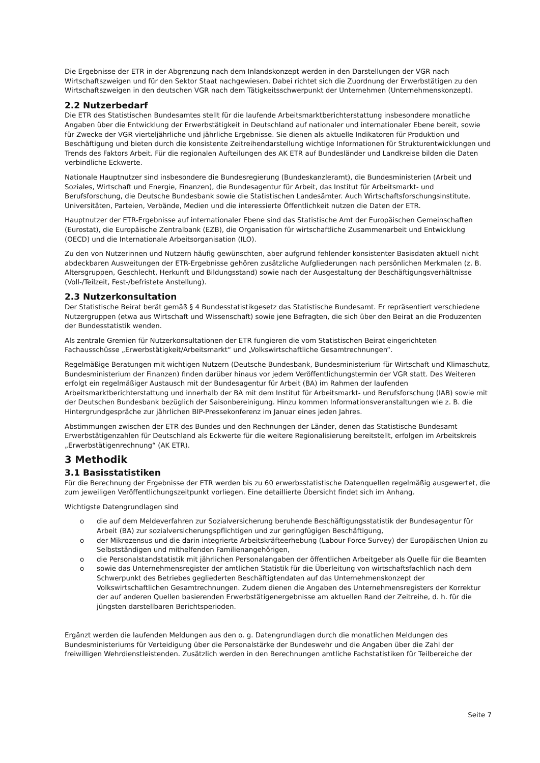Die Ergebnisse der ETR in der Abgrenzung nach dem Inlandskonzept werden in den Darstellungen der VGR nach Wirtschaftszweigen und für den Sektor Staat nachgewiesen. Dabei richtet sich die Zuordnung der Erwerbstätigen zu den Wirtschaftszweigen in den deutschen VGR nach dem Tätigkeitsschwerpunkt der Unternehmen (Unternehmenskonzept).
2.2 Nutzerbedarf
Die ETR des Statistischen Bundesamtes stellt für die laufende Arbeitsmarktberichterstattung insbesondere monatliche Angaben über die Entwicklung der Erwerbstätigkeit in Deutschland auf nationaler und internationaler Ebene bereit, sowie für Zwecke der VGR vierteljährliche und jährliche Ergebnisse. Sie dienen als aktuelle Indikatoren für Produktion und Beschäftigung und bieten durch die konsistente Zeitreihendarstellung wichtige Informationen für Strukturentwicklungen und Trends des Faktors Arbeit. Für die regionalen Aufteilungen des AK ETR auf Bundesländer und Landkreise bilden die Daten verbindliche Eckwerte.
Nationale Hauptnutzer sind insbesondere die Bundesregierung (Bundeskanzleramt), die Bundesministerien (Arbeit und Soziales, Wirtschaft und Energie, Finanzen), die Bundesagentur für Arbeit, das Institut für Arbeitsmarkt- und Berufsforschung, die Deutsche Bundesbank sowie die Statistischen Landesämter. Auch Wirtschaftsforschungsinstitute, Universitäten, Parteien, Verbände, Medien und die interessierte Öffentlichkeit nutzen die Daten der ETR.
Hauptnutzer der ETR-Ergebnisse auf internationaler Ebene sind das Statistische Amt der Europäischen Gemeinschaften (Eurostat), die Europäische Zentralbank (EZB), die Organisation für wirtschaftliche Zusammenarbeit und Entwicklung (OECD) und die Internationale Arbeitsorganisation (ILO).
Zu den von Nutzerinnen und Nutzern häufig gewünschten, aber aufgrund fehlender konsistenter Basisdaten aktuell nicht abdeckbaren Ausweitungen der ETR-Ergebnisse gehören zusätzliche Aufgliederungen nach persönlichen Merkmalen (z. B. Altersgruppen, Geschlecht, Herkunft und Bildungsstand) sowie nach der Ausgestaltung der Beschäftigungsverhältnisse (Voll-/Teilzeit, Fest-/befristete Anstellung).
2.3 Nutzerkonsultation
Der Statistische Beirat berät gemäß § 4 Bundesstatistikgesetz das Statistische Bundesamt. Er repräsentiert verschiedene Nutzergruppen (etwa aus Wirtschaft und Wissenschaft) sowie jene Befragten, die sich über den Beirat an die Produzenten der Bundesstatistik wenden.
Als zentrale Gremien für Nutzerkonsultationen der ETR fungieren die vom Statistischen Beirat eingerichteten Fachausschüsse „Erwerbstätigkeit/Arbeitsmarkt“ und „Volkswirtschaftliche Gesamtrechnungen“.
Regelmäßige Beratungen mit wichtigen Nutzern (Deutsche Bundesbank, Bundesministerium für Wirtschaft und Klimaschutz, Bundesministerium der Finanzen) finden darüber hinaus vor jedem Veröffentlichungstermin der VGR statt. Des Weiteren erfolgt ein regelmäßiger Austausch mit der Bundesagentur für Arbeit (BA) im Rahmen der laufenden Arbeitsmarktberichterstattung und innerhalb der BA mit dem Institut für Arbeitsmarkt- und Berufsforschung (IAB) sowie mit der Deutschen Bundesbank bezüglich der Saisonbereinigung. Hinzu kommen Informationsveranstaltungen wie z. B. die Hintergrundgespräche zur jährlichen BIP-Pressekonferenz im Januar eines jeden Jahres.
Abstimmungen zwischen der ETR des Bundes und den Rechnungen der Länder, denen das Statistische Bundesamt Erwerbstätigenzahlen für Deutschland als Eckwerte für die weitere Regionalisierung bereitstellt, erfolgen im Arbeitskreis „Erwerbstätigenrechnung“ (AK ETR).
3 Methodik
3.1 Basisstatistiken
Für die Berechnung der Ergebnisse der ETR werden bis zu 60 erwerbsstatistische Datenquellen regelmäßig ausgewertet, die zum jeweiligen Veröffentlichungszeitpunkt vorliegen. Eine detaillierte Übersicht findet sich im Anhang.
Wichtigste Datengrundlagen sind
o die auf dem Meldeverfahren zur Sozialversicherung beruhende Beschäftigungsstatistik der Bundesagentur für Arbeit (BA) zur sozialversicherungspflichtigen und zur geringfügigen Beschäftigung,
o der Mikrozensus und die darin integrierte Arbeitskräfteerhebung (Labour Force Survey) der Europäischen Union zu Selbstständigen und mithelfenden Familienangehörigen,
o die Personalstandstatistik mit jährlichen Personalangaben der öffentlichen Arbeitgeber als Quelle für die Beamten
o sowie das Unternehmensregister der amtlichen Statistik für die Überleitung von wirtschaftsfachlich nach dem Schwerpunkt des Betriebes gegliederten Beschäftigtendaten auf das Unternehmenskonzept der Volkswirtschaftlichen Gesamtrechnungen. Zudem dienen die Angaben des Unternehmensregisters der Korrektur der auf anderen Quellen basierenden Erwerbstätigenergebnisse am aktuellen Rand der Zeitreihe, d. h. für die jüngsten darstellbaren Berichtsperioden.
Ergänzt werden die laufenden Meldungen aus den o. g. Datengrundlagen durch die monatlichen Meldungen des Bundesministeriums für Verteidigung über die Personalstärke der Bundeswehr und die Angaben über die Zahl der freiwilligen Wehrdienstleistenden. Zusätzlich werden in den Berechnungen amtliche Fachstatistiken für Teilbereiche der
Seite 7